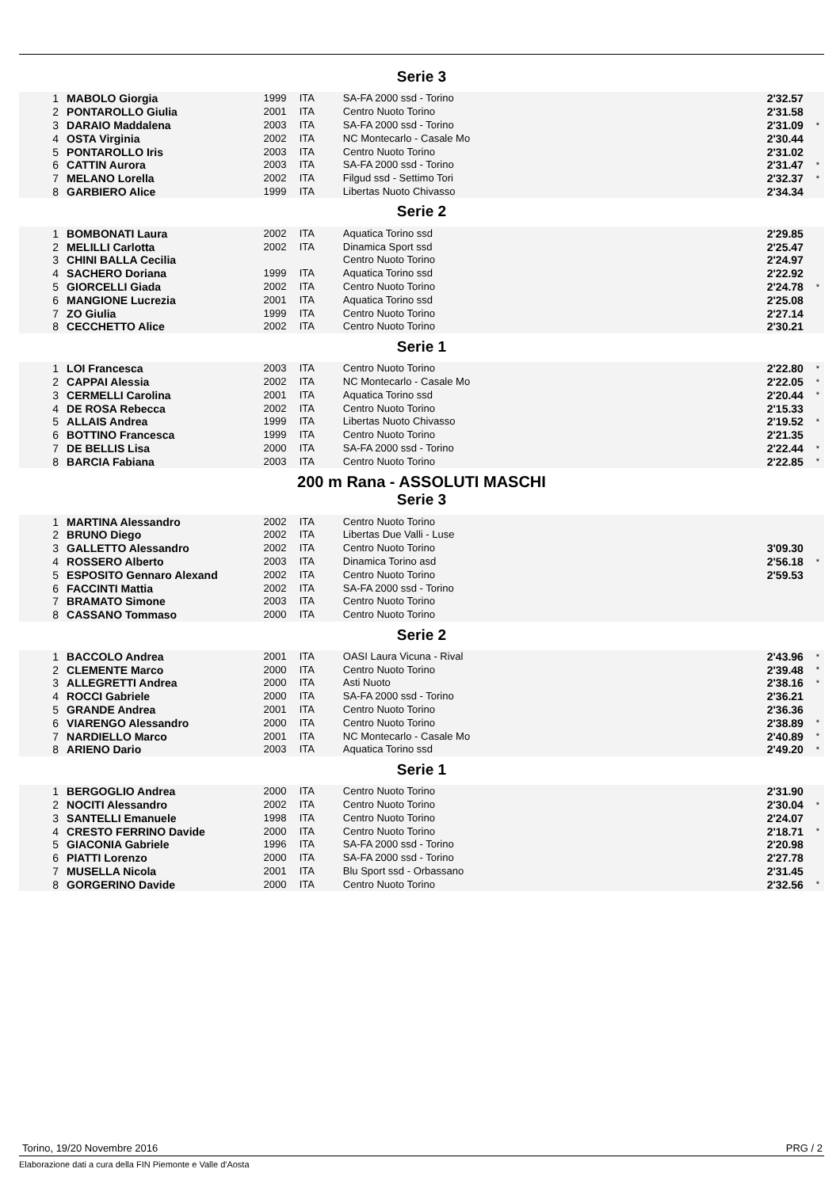Serie 3
| 1 | MABOLO Giorgia | 1999 | ITA | SA-FA 2000 ssd - Torino | 2'32.57 | |
| 2 | PONTAROLLO Giulia | 2001 | ITA | Centro Nuoto Torino | 2'31.58 | |
| 3 | DARAIO Maddalena | 2003 | ITA | SA-FA 2000 ssd - Torino | 2'31.09 | * |
| 4 | OSTA Virginia | 2002 | ITA | NC Montecarlo - Casale Mo | 2'30.44 | |
| 5 | PONTAROLLO Iris | 2003 | ITA | Centro Nuoto Torino | 2'31.02 | |
| 6 | CATTIN Aurora | 2003 | ITA | SA-FA 2000 ssd - Torino | 2'31.47 | * |
| 7 | MELANO Lorella | 2002 | ITA | Filgud ssd - Settimo Tori | 2'32.37 | * |
| 8 | GARBIERO Alice | 1999 | ITA | Libertas Nuoto Chivasso | 2'34.34 | |
Serie 2
| 1 | BOMBONATI Laura | 2002 | ITA | Aquatica Torino ssd | 2'29.85 | |
| 2 | MELILLI Carlotta | 2002 | ITA | Dinamica Sport ssd | 2'25.47 | |
| 3 | CHINI BALLA Cecilia | | | Centro Nuoto Torino | 2'24.97 | |
| 4 | SACHERO Doriana | 1999 | ITA | Aquatica Torino ssd | 2'22.92 | |
| 5 | GIORCELLI Giada | 2002 | ITA | Centro Nuoto Torino | 2'24.78 | * |
| 6 | MANGIONE Lucrezia | 2001 | ITA | Aquatica Torino ssd | 2'25.08 | |
| 7 | ZO Giulia | 1999 | ITA | Centro Nuoto Torino | 2'27.14 | |
| 8 | CECCHETTO Alice | 2002 | ITA | Centro Nuoto Torino | 2'30.21 | |
Serie 1
| 1 | LOI Francesca | 2003 | ITA | Centro Nuoto Torino | 2'22.80 | * |
| 2 | CAPPAI Alessia | 2002 | ITA | NC Montecarlo - Casale Mo | 2'22.05 | * |
| 3 | CERMELLI Carolina | 2001 | ITA | Aquatica Torino ssd | 2'20.44 | * |
| 4 | DE ROSA Rebecca | 2002 | ITA | Centro Nuoto Torino | 2'15.33 | |
| 5 | ALLAIS Andrea | 1999 | ITA | Libertas Nuoto Chivasso | 2'19.52 | * |
| 6 | BOTTINO Francesca | 1999 | ITA | Centro Nuoto Torino | 2'21.35 | |
| 7 | DE BELLIS Lisa | 2000 | ITA | SA-FA 2000 ssd - Torino | 2'22.44 | * |
| 8 | BARCIA Fabiana | 2003 | ITA | Centro Nuoto Torino | 2'22.85 | * |
200 m Rana - ASSOLUTI MASCHI
Serie 3
| 1 | MARTINA Alessandro | 2002 | ITA | Centro Nuoto Torino | | |
| 2 | BRUNO Diego | 2002 | ITA | Libertas Due Valli - Luse | | |
| 3 | GALLETTO Alessandro | 2002 | ITA | Centro Nuoto Torino | 3'09.30 | |
| 4 | ROSSERO Alberto | 2003 | ITA | Dinamica Torino asd | 2'56.18 | * |
| 5 | ESPOSITO Gennaro Alexand | 2002 | ITA | Centro Nuoto Torino | 2'59.53 | |
| 6 | FACCINTI Mattia | 2002 | ITA | SA-FA 2000 ssd - Torino | | |
| 7 | BRAMATO Simone | 2003 | ITA | Centro Nuoto Torino | | |
| 8 | CASSANO Tommaso | 2000 | ITA | Centro Nuoto Torino | | |
Serie 2
| 1 | BACCOLO Andrea | 2001 | ITA | OASI Laura Vicuna - Rival | 2'43.96 | * |
| 2 | CLEMENTE Marco | 2000 | ITA | Centro Nuoto Torino | 2'39.48 | * |
| 3 | ALLEGRETTI Andrea | 2000 | ITA | Asti Nuoto | 2'38.16 | * |
| 4 | ROCCI Gabriele | 2000 | ITA | SA-FA 2000 ssd - Torino | 2'36.21 | |
| 5 | GRANDE Andrea | 2001 | ITA | Centro Nuoto Torino | 2'36.36 | |
| 6 | VIARENGO Alessandro | 2000 | ITA | Centro Nuoto Torino | 2'38.89 | * |
| 7 | NARDIELLO Marco | 2001 | ITA | NC Montecarlo - Casale Mo | 2'40.89 | * |
| 8 | ARIENO Dario | 2003 | ITA | Aquatica Torino ssd | 2'49.20 | * |
Serie 1
| 1 | BERGOGLIO Andrea | 2000 | ITA | Centro Nuoto Torino | 2'31.90 | |
| 2 | NOCITI Alessandro | 2002 | ITA | Centro Nuoto Torino | 2'30.04 | * |
| 3 | SANTELLI Emanuele | 1998 | ITA | Centro Nuoto Torino | 2'24.07 | |
| 4 | CRESTO FERRINO Davide | 2000 | ITA | Centro Nuoto Torino | 2'18.71 | * |
| 5 | GIACONIA Gabriele | 1996 | ITA | SA-FA 2000 ssd - Torino | 2'20.98 | |
| 6 | PIATTI Lorenzo | 2000 | ITA | SA-FA 2000 ssd - Torino | 2'27.78 | |
| 7 | MUSELLA Nicola | 2001 | ITA | Blu Sport ssd - Orbassano | 2'31.45 | |
| 8 | GORGERINO Davide | 2000 | ITA | Centro Nuoto Torino | 2'32.56 | * |
Torino, 19/20 Novembre 2016 PRG / 2
Elaborazione dati a cura della FIN Piemonte e Valle d'Aosta